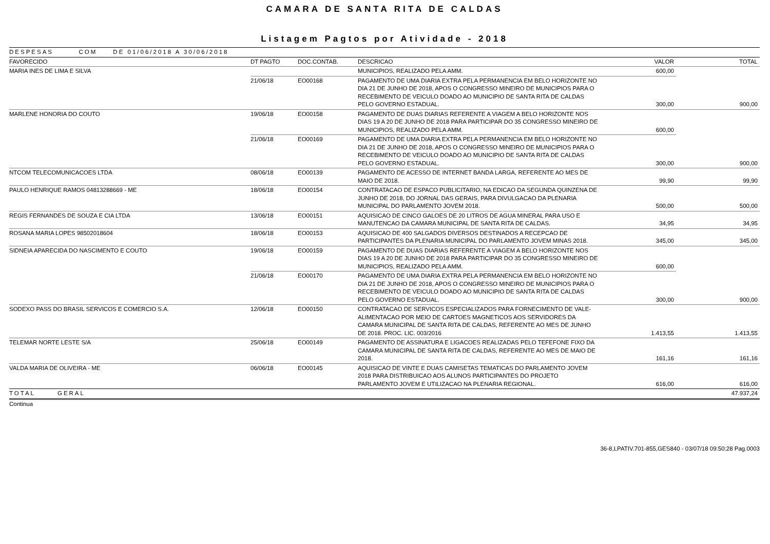CAMARA DE SANTA RITA DE CALDAS
Listagem Pagtos por Atividade - 2018
| DESPESAS COM DE 01/06/2018 A 30/06/2018 | | | | | |
| FAVORECIDO | DT PAGTO | DOC.CONTAB. | DESCRICAO | VALOR | TOTAL |
| MARIA INES DE LIMA E SILVA | | | MUNICIPIOS, REALIZADO PELA AMM. | 600,00 | |
| | 21/06/18 | EO00168 | PAGAMENTO DE UMA DIARIA EXTRA PELA PERMANENCIA EM BELO HORIZONTE NO DIA 21 DE JUNHO DE 2018, APOS O CONGRESSO MINEIRO DE MUNICIPIOS PARA O RECEBIMENTO DE VEICULO DOADO AO MUNICIPIO DE SANTA RITA DE CALDAS PELO GOVERNO ESTADUAL. | 300,00 | 900,00 |
| MARLENE HONORIA DO COUTO | 19/06/18 | EO00158 | PAGAMENTO DE DUAS DIARIAS REFERENTE A VIAGEM A BELO HORIZONTE NOS DIAS 19 A 20 DE JUNHO DE 2018 PARA PARTICIPAR DO 35 CONGRESSO MINEIRO DE MUNICIPIOS, REALIZADO PELA AMM. | 600,00 | |
| | 21/06/18 | EO00169 | PAGAMENTO DE UMA DIARIA EXTRA PELA PERMANENCIA EM BELO HORIZONTE NO DIA 21 DE JUNHO DE 2018, APOS O CONGRESSO MINEIRO DE MUNICIPIOS PARA O RECEBIMENTO DE VEICULO DOADO AO MUNICIPIO DE SANTA RITA DE CALDAS PELO GOVERNO ESTADUAL. | 300,00 | 900,00 |
| NTCOM TELECOMUNICACOES LTDA | 08/06/18 | EO00139 | PAGAMENTO DE ACESSO DE INTERNET BANDA LARGA, REFERENTE AO MES DE MAIO DE 2018. | 99,90 | 99,90 |
| PAULO HENRIQUE RAMOS 04813288669 - ME | 18/06/18 | EO00154 | CONTRATACAO DE ESPACO PUBLICITARIO, NA EDICAO DA SEGUNDA QUINZENA DE JUNHO DE 2018, DO JORNAL DAS GERAIS, PARA DIVULGACAO DA PLENARIA MUNICIPAL DO PARLAMENTO JOVEM 2018. | 500,00 | 500,00 |
| REGIS FERNANDES DE SOUZA E CIA LTDA | 13/06/18 | EO00151 | AQUISICAO DE CINCO GALOES DE 20 LITROS DE AGUA MINERAL PARA USO E MANUTENCAO DA CAMARA MUNICIPAL DE SANTA RITA DE CALDAS. | 34,95 | 34,95 |
| ROSANA MARIA LOPES 98502018604 | 18/06/18 | EO00153 | AQUISICAO DE 400 SALGADOS DIVERSOS DESTINADOS A RECEPCAO DE PARTICIPANTES DA PLENARIA MUNICIPAL DO PARLAMENTO JOVEM MINAS 2018. | 345,00 | 345,00 |
| SIDNEIA APARECIDA DO NASCIMENTO E COUTO | 19/06/18 | EO00159 | PAGAMENTO DE DUAS DIARIAS REFERENTE A VIAGEM A BELO HORIZONTE NOS DIAS 19 A 20 DE JUNHO DE 2018 PARA PARTICIPAR DO 35 CONGRESSO MINEIRO DE MUNICIPIOS, REALIZADO PELA AMM. | 600,00 | |
| | 21/06/18 | EO00170 | PAGAMENTO DE UMA DIARIA EXTRA PELA PERMANENCIA EM BELO HORIZONTE NO DIA 21 DE JUNHO DE 2018, APOS O CONGRESSO MINEIRO DE MUNICIPIOS PARA O RECEBIMENTO DE VEICULO DOADO AO MUNICIPIO DE SANTA RITA DE CALDAS PELO GOVERNO ESTADUAL. | 300,00 | 900,00 |
| SODEXO PASS DO BRASIL SERVICOS E COMERCIO S.A. | 12/06/18 | EO00150 | CONTRATACAO DE SERVICOS ESPECIALIZADOS PARA FORNECIMENTO DE VALE-ALIMENTACAO POR MEIO DE CARTOES MAGNETICOS AOS SERVIDORES DA CAMARA MUNICIPAL DE SANTA RITA DE CALDAS, REFERENTE AO MES DE JUNHO DE 2018. PROC. LIC. 003/2016 | 1.413,55 | 1.413,55 |
| TELEMAR NORTE LESTE S/A | 25/06/18 | EO00149 | PAGAMENTO DE ASSINATURA E LIGACOES REALIZADAS PELO TEFEFONE FIXO DA CAMARA MUNICIPAL DE SANTA RITA DE CALDAS, REFERENTE AO MES DE MAIO DE 2018. | 161,16 | 161,16 |
| VALDA MARIA DE OLIVEIRA - ME | 06/06/18 | EO00145 | AQUISICAO DE VINTE E DUAS CAMISETAS TEMATICAS DO PARLAMENTO JOVEM 2018 PARA DISTRIBUICAO AOS ALUNOS PARTICIPANTES DO PROJETO PARLAMENTO JOVEM E UTILIZACAO NA PLENARIA REGIONAL. | 616,00 | 616,00 |
| TOTAL GERAL | | | | | 47.937,24 |
Continua
36-8,LPATIV.701-855,GES840 - 03/07/18 09:50:28 Pag.0003